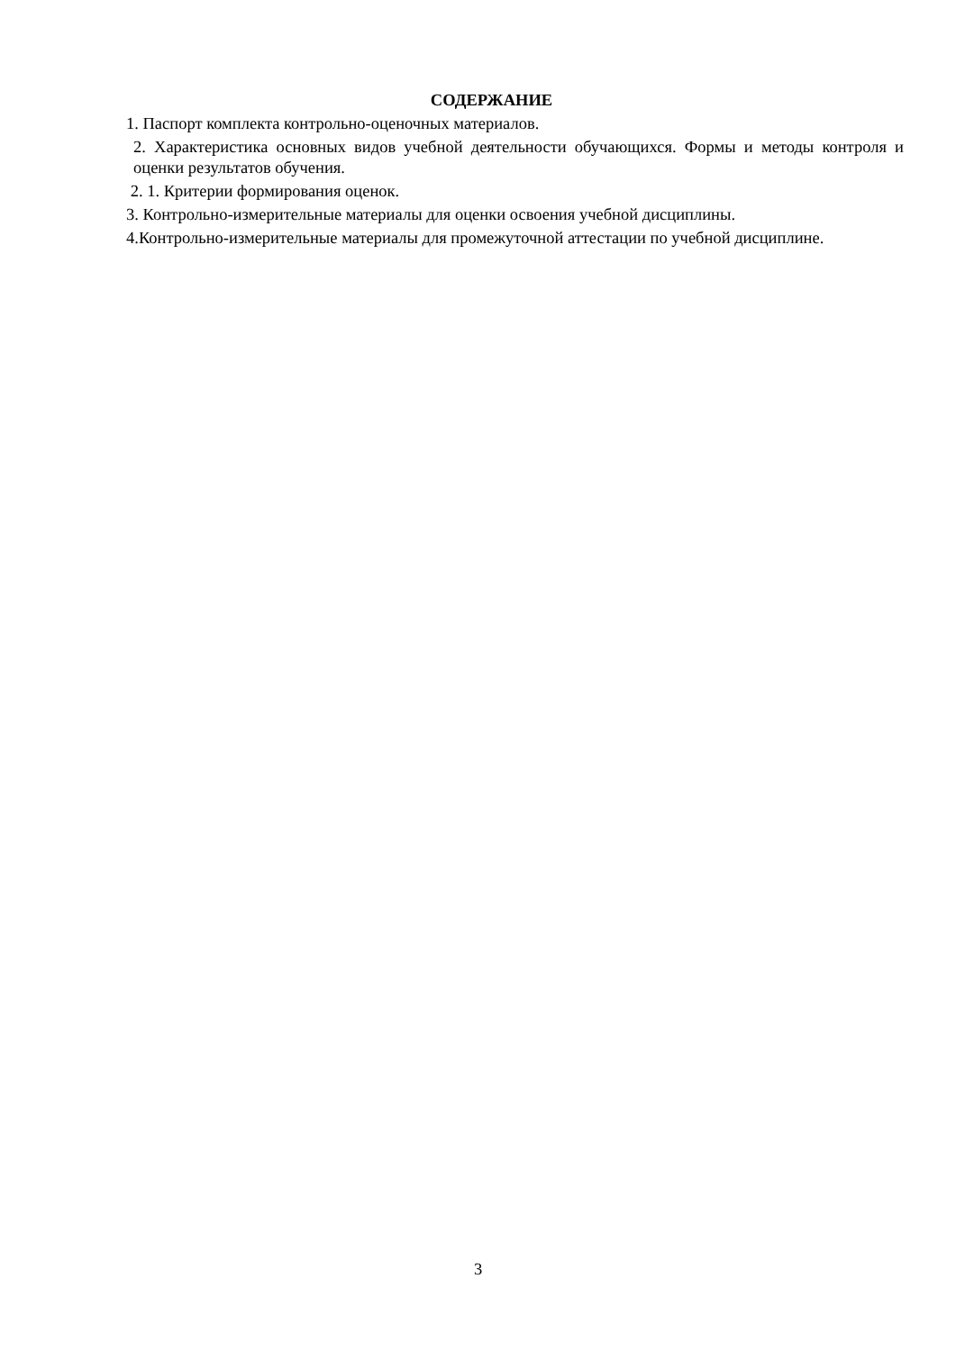СОДЕРЖАНИЕ
1. Паспорт комплекта контрольно-оценочных материалов.
2. Характеристика основных видов учебной деятельности обучающихся. Формы и методы контроля и оценки результатов обучения.
2. 1. Критерии формирования оценок.
3. Контрольно-измерительные материалы для оценки освоения учебной дисциплины.
4.Контрольно-измерительные материалы для промежуточной аттестации по учебной дисциплине.
3